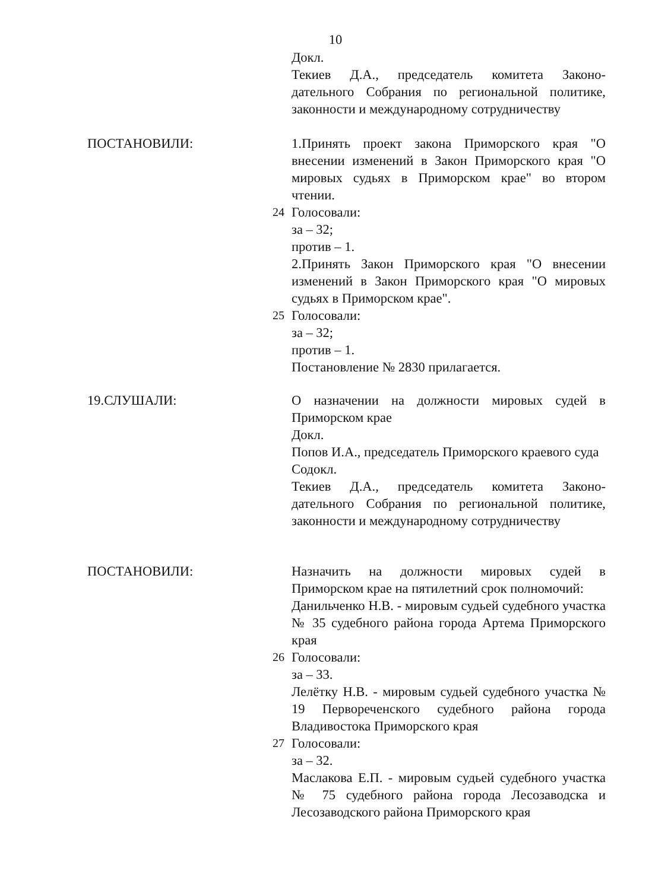10
Докл.
Текиев Д.А., председатель комитета Законо-дательного Собрания по региональной политике, законности и международному сотрудничеству
ПОСТАНОВИЛИ: 1.Принять проект закона Приморского края "О внесении изменений в Закон Приморского края "О мировых судьях в Приморском крае" во втором чтении.
24 Голосовали:
за – 32;
против – 1.
2.Принять Закон Приморского края "О внесении изменений в Закон Приморского края "О мировых судьях в Приморском крае".
25 Голосовали:
за – 32;
против – 1.
Постановление № 2830 прилагается.
19.СЛУШАЛИ: О назначении на должности мировых судей в Приморском крае
Докл.
Попов И.А., председатель Приморского краевого суда
Содокл.
Текиев Д.А., председатель комитета Законо-дательного Собрания по региональной политике, законности и международному сотрудничеству
ПОСТАНОВИЛИ: Назначить на должности мировых судей в Приморском крае на пятилетний срок полномочий:
Данильченко Н.В. - мировым судьей судебного участка № 35 судебного района города Артема Приморского края
26 Голосовали:
за – 33.
Лелётку Н.В. - мировым судьей судебного участка № 19 Первореченского судебного района города Владивостока Приморского края
27 Голосовали:
за – 32.
Маслакова Е.П. - мировым судьей судебного участка № 75 судебного района города Лесозаводска и Лесозаводского района Приморского края